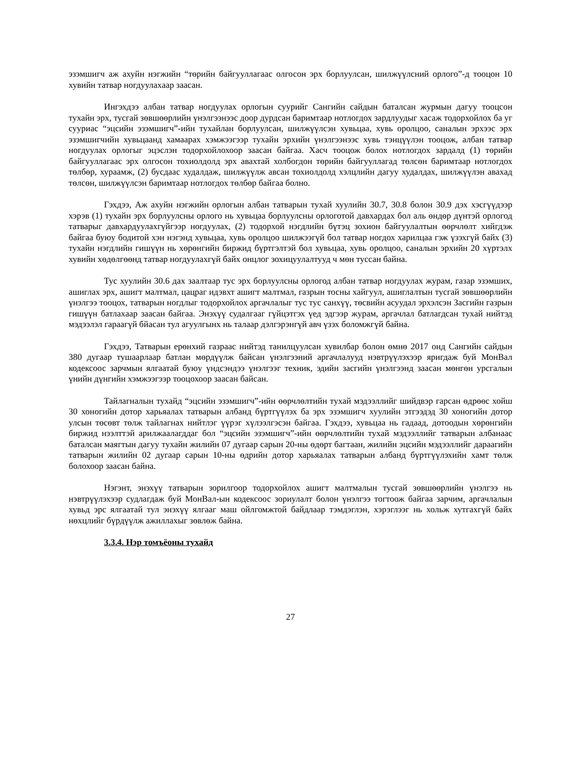эзэмшигч аж ахуйн нэгжийн “төрийн байгууллагаас олгосон эрх борлуулсан, шилжүүлсний орлого”-д тооцон 10 хувийн татвар ногдуулахаар заасан.
Ингэхдээ албан татвар ногдуулах орлогын суурийг Сангийн сайдын баталсан журмын дагуу тооцсон тухайн эрх, тусгай зөвшөөрлийн үнэлгээнээс доор дурдсан баримтаар нотлогдох зардлуудыг хасаж тодорхойлох ба уг сууриас “эцсийн эзэмшигч”-ийн тухайлан борлуулсан, шилжүүлсэн хувьцаа, хувь оролцоо, саналын эрхээс эрх эзэмшигчийн хувьцаанд хамаарах хэмжээгээр тухайн эрхийн үнэлгээнээс хувь тэнцүүлэн тооцож, албан татвар ногдуулах орлогыг эцэслэн тодорхойлохоор заасан байгаа. Хасч тооцож болох нотлогдох зардалд (1) төрийн байгууллагаас эрх олгосон тохиолдолд эрх авахтай холбогдон төрийн байгууллагад төлсөн баримтаар нотлогдох төлбөр, хураамж, (2) бусдаас худалдаж, шилжүүлж авсан тохиолдолд хэлцлийн дагуу худалдах, шилжүүлэн авахад төлсөн, шилжүүлсэн баримтаар нотлогдох төлбөр байгаа болно.
Гэхдээ, Аж ахуйн нэгжийн орлогын албан татварын тухай хуулийн 30.7, 30.8 болон 30.9 дэх хэсгүүдээр хэрэв (1) тухайн эрх борлуулсны орлого нь хувьцаа борлуулсны орлоготой давхардах бол аль өндөр дүнтэй орлогод татварыг давхардуулахгүйгээр ногдуулах, (2) тодорхой нэгдлийн бүтэц зохион байгуулалтын өөрчлөлт хийгдэж байгаа буюу бодитой хэн нэгэнд хувьцаа, хувь оролцоо шилжээгүй бол татвар ногдох харилцаа гэж үзэхгүй байх (3) тухайн нэгдлийн гишүүн нь хөрөнгийн биржид бүртгэлтэй бол хувьцаа, хувь оролцоо, саналын эрхийн 20 хүртэлх хувийн хөдөлгөөнд татвар ногдуулахгүй байх онцлог зохицуулалтууд ч мөн туссан байна.
Тус хуулийн 30.6 дах заалтаар тус эрх борлуулсны орлогод албан татвар ногдуулах журам, газар эзэмших, ашиглах эрх, ашигт малтмал, цацраг идэвхт ашигт малтмал, газрын тосны хайгуул, ашиглалтын тусгай зөвшөөрлийн үнэлгээ тооцох, татварын ногдлыг тодорхойлох аргачлалыг тус тус санхүү, төсвийн асуудал эрхэлсэн Засгийн газрын гишүүн батлахаар заасан байгаа. Энэхүү судалгааг гүйцэтгэх үед эдгээр журам, аргачлал батлагдсан тухай нийтэд мэдээлэл гараагүй бйасан тул агуулгынх нь талаар дэлгэрэнгүй авч үзэх боломжгүй байна.
Гэхдээ, Татварын ерөнхий газраас нийтэд танилцуулсан хувилбар болон өмнө 2017 онд Сангийн сайдын 380 дугаар тушаарлаар батлан мөрдүүлж байсан үнэлгээний аргачлалууд нэвтрүүлэхээр яригдаж буй МонВал кодексоос зарчмын ялгаатай буюу үндсэндээ үнэлгээг техник, эдийн засгийн үнэлгээнд заасан мөнгөн урсгалын үнийн дүнгийн хэмжээгээр тооцохоор заасан байсан.
Тайлагналын тухайд “эцсийн эзэмшигч”-ийн өөрчлөлтийн тухай мэдээллийг шийдвэр гарсан өдрөөс хойш 30 хоногийн дотор харьяалах татварын албанд бүртгүүлэх ба эрх эзэмшигч хуулийн этгээдэд 30 хоногийн дотор улсын төсөвт төлж тайлагнах нийтлэг үүрэг хүлээлгэсэн байгаа. Гэхдээ, хувьцаа нь гадаад, дотоодын хөрөнгийн биржид нээлттэй арилжаалагддаг бол “эцсийн эзэмшигч”-ийн өөрчлөлтийн тухай мэдээллийг татварын албанаас баталсан маягтын дагуу тухайн жилийн 07 дугаар сарын 20-ны өдөрт багтаан, жилийн эцсийн мэдээллийг дараагийн татварын жилийн 02 дугаар сарын 10-ны өдрийн дотор харьяалах татварын албанд бүртгүүлэхийн хамт төлж болохоор заасан байна.
Нэгэнт, энэхүү татварын зорилгоор тодорхойлох ашигт малтмалын тусгай зөвшөөрлийн үнэлгээ нь нэвтрүүлэхээр судлагдаж буй МонВал-ын кодексоос зориулалт болон үнэлгээ тогтоож байгаа зарчим, аргачлалын хувьд эрс ялгаатай тул энэхүү ялгааг маш ойлгомжтой байдлаар тэмдэглэн, хэрэглээг нь хольж хутгахгүй байх нөхцлийг бүрдүүлж ажиллахыг зөвлөж байна.
3.3.4. Нэр томъёоны тухайд
27